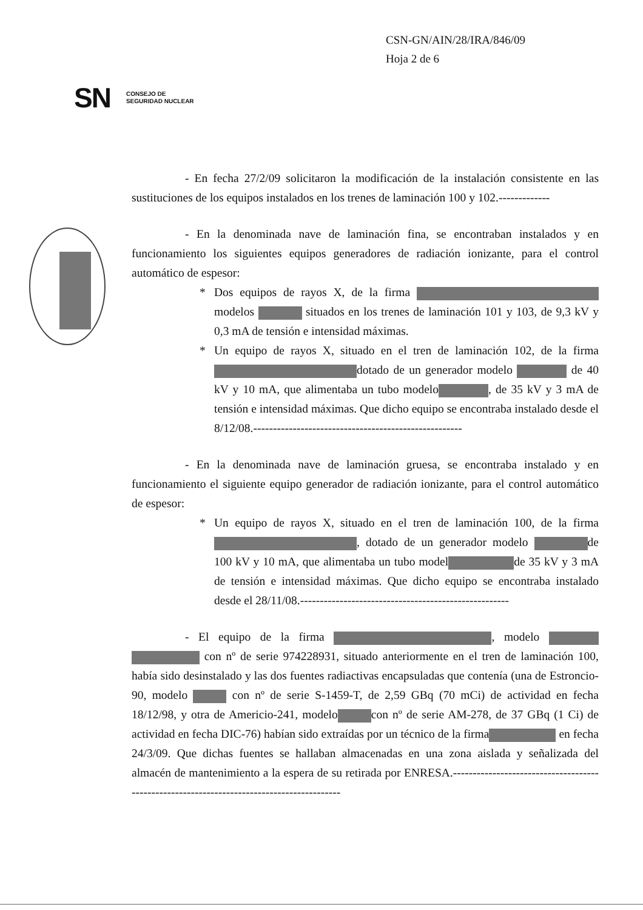CSN-GN/AIN/28/IRA/846/09
Hoja 2 de 6
SN CONSEJO DE
SEGURIDAD NUCLEAR
- En fecha 27/2/09 solicitaron la modificación de la instalación consistente en las sustituciones de los equipos instalados en los trenes de laminación 100 y 102.-------------
- En la denominada nave de laminación fina, se encontraban instalados y en funcionamiento los siguientes equipos generadores de radiación ionizante, para el control automático de espesor:
* Dos equipos de rayos X, de la firma modelos situados en los trenes de laminación 101 y 103, de 9,3 kV y 0,3 mA de tensión e intensidad máximas.
* Un equipo de rayos X, situado en el tren de laminación 102, de la firma dotado de un generador modelo de 40 kV y 10 mA, que alimentaba un tubo modelo , de 35 kV y 3 mA de tensión e intensidad máximas. Que dicho equipo se encontraba instalado desde el 8/12/08.-----------------------------------------------------
- En la denominada nave de laminación gruesa, se encontraba instalado y en funcionamiento el siguiente equipo generador de radiación ionizante, para el control automático de espesor:
* Un equipo de rayos X, situado en el tren de laminación 100, de la firma , dotado de un generador modelo de 100 kV y 10 mA, que alimentaba un tubo model de 35 kV y 3 mA de tensión e intensidad máximas. Que dicho equipo se encontraba instalado desde el 28/11/08.-----------------------------------------------------
- El equipo de la firma , modelo con nº de serie 974228931, situado anteriormente en el tren de laminación 100, había sido desinstalado y las dos fuentes radiactivas encapsuladas que contenía (una de Estroncio-90, modelo con nº de serie S-1459-T, de 2,59 GBq (70 mCi) de actividad en fecha 18/12/98, y otra de Americio-241, modelo con nº de serie AM-278, de 37 GBq (1 Ci) de actividad en fecha DIC-76) habían sido extraídas por un técnico de la firma en fecha 24/3/09. Que dichas fuentes se hallaban almacenadas en una zona aislada y señalizada del almacén de mantenimiento a la espera de su retirada por ENRESA.------------------------------------------------------------------------------------------